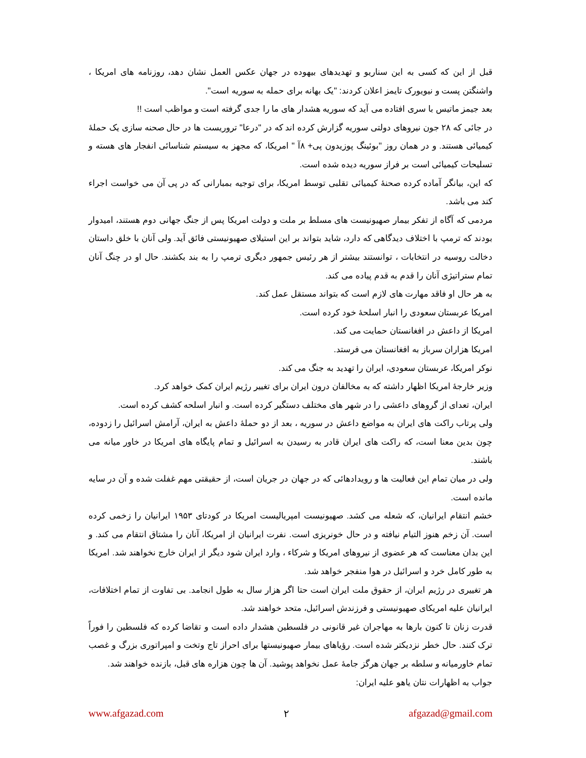قبل از این که کسی به این سناریو و تهدیدهای بیهوده در جهان عکس العمل نشان دهد، روزنامه های امریکا ، واشنگتن پست و نیویورک تایمز اعلان کردند: "یک بهانه برای حمله به سوریه است".
بعد جیمز ماتیس با سری افتاده می آید که سوریه هشدار های ما را جدی گرفته است و مواظب است !!
در جائی که ۲۸ جون نیروهای دولتی سوریه گزارش کرده اند که در "درعا" تروریست ها در حال صحنه سازی یک حملهٔ کیمیائی هستند. و در همان روز "بوئینگ پوزیدون پی+ ۸آ " امریکا، که مجهز به سیستم شناسائی انفجار های هسته و تسلیحات کیمیائی است بر فراز سوریه دیده شده است.
که این، بیانگر آماده کرده صحنهٔ کیمیائی تقلبی توسط امریکا، برای توجیه بمبارانی که در پی آن می خواست اجراء کند می باشد.
مردمی که آگاه از تفکر بیمار صهیونیست های مسلط بر ملت و دولت امریکا پس از جنگ جهانی دوم هستند، امیدوار بودند که ترمپ با اختلاف دیدگاهی که دارد، شاید بتواند بر این استیلای صهیونیستی فائق آید. ولی آنان با خلق داستان دخالت روسیه در انتخابات ، توانستند بیشتر از هر رئیس جمهور دیگری ترمپ را به بند بکشند. حال او در چنگ آنان تمام ستراتیژی آنان را قدم به قدم پیاده می کند.
به هر حال او فاقد مهارت های لازم است که بتواند مستقل عمل کند.
امریکا عربستان سعودی را انبار اسلحهٔ خود کرده است.
امریکا از داعش در افغانستان حمایت می کند.
امریکا هزاران سرباز به افغانستان می فرستد.
نوکر امریکا، عربستان سعودی، ایران را تهدید به جنگ می کند.
وزیر خارجهٔ امریکا اظهار داشته که به مخالفان درون ایران برای تغییر رژیم ایران کمک خواهد کرد.
ایران، تعدای از گروهای داعشی را در شهر های مختلف دستگیر کرده است. و انبار اسلحه کشف کرده است.
ولی پرتاب راکت های ایران به مواضع داعش در سوریه ، بعد از دو حملهٔ داعش به ایران، آرامش اسرائیل را زدوده، چون بدین معنا است، که راکت های ایران قادر به رسیدن به اسرائیل و تمام پایگاه های امریکا در خاور میانه می باشند.
ولی در میان تمام این فعالیت ها و رویدادهائی که در جهان در جریان است، از حقیقتی مهم غفلت شده و آن در سایه مانده است.
خشم انتقام ایرانیان، که شعله می کشد. صهیونیست امپریالیست امریکا در کودتای ۱۹۵۳ ایرانیان را زخمی کرده است. آن زخم هنوز التیام نیافته و در حال خونریزی است. نفرت ایرانیان از امریکا، آنان را مشتاق انتقام می کند. و این بدان معناست که هر عضوی از نیروهای امریکا و شرکاء ، وارد ایران شود دیگر از ایران خارج نخواهند شد. امریکا به طور کامل خرد و اسرائیل در هوا منفجر خواهد شد.
هر تغییری در رژیم ایران، از حقوق ملت ایران است حتا اگر هزار سال به طول انجامد. بی تفاوت از تمام اختلافات، ایرانیان علیه امریکای صهیونیستی و فرزندش اسرائیل، متحد خواهند شد.
قدرت زنان تا کنون بارها به مهاجران غیر قانونی در فلسطین هشدار داده است و تقاضا کرده که فلسطین را فوراً ترک کنند. حال خطر نزدیکتر شده است. رؤیاهای بیمار صهیونیستها برای احراز تاج وتخت و امپراتوری بزرگ و غصب تمام خاورمیانه و سلطه بر جهان هرگز جامهٔ عمل نخواهد پوشید. آن ها چون هزاره های قبل، بازنده خواهند شد.
جواب به اظهارات نتان یاهو علیه ایران:
www.afgazad.com ۲ afgazad@gmail.com